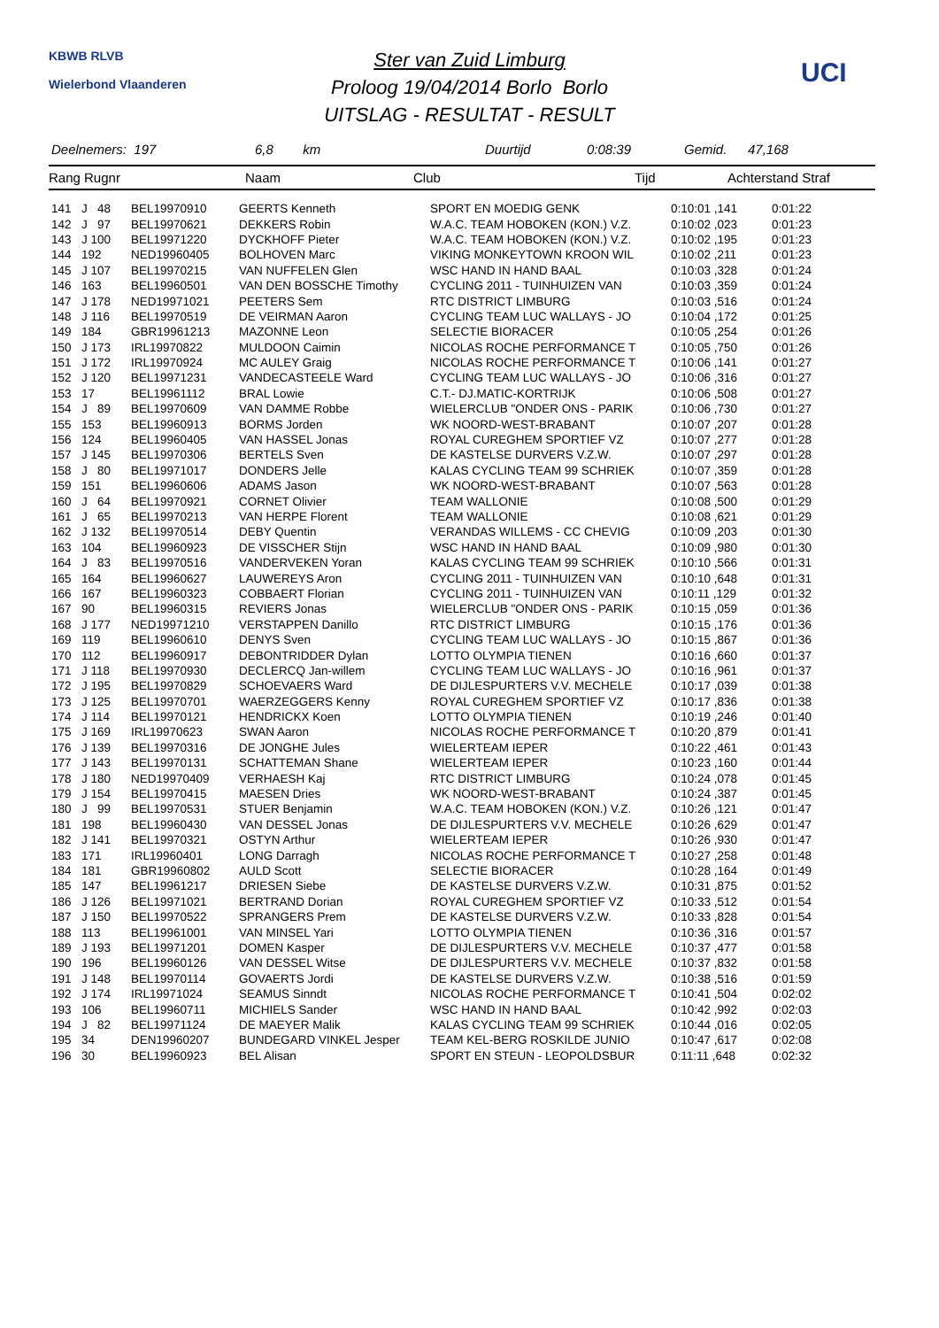KBWB RLVB
Wielerbond Vlaanderen
Ster van Zuid Limburg
Proloog 19/04/2014 Borlo Borlo
UITSLAG - RESULTAT - RESULT
UCI
Deelnemers: 197 6,8 km Duurtijd 0:08:39 Gemid. 47,168
Rang Rugnr Naam Club Tijd Achterstand Straf
| 141 | J 48 | BEL19970910 | GEERTS Kenneth | SPORT EN MOEDIG GENK | 0:10:01 ,141 | 0:01:22 |
| 142 | J 97 | BEL19970621 | DEKKERS Robin | W.A.C. TEAM HOBOKEN (KON.) V.Z. | 0:10:02 ,023 | 0:01:23 |
| 143 | J 100 | BEL19971220 | DYCKHOFF Pieter | W.A.C. TEAM HOBOKEN (KON.) V.Z. | 0:10:02 ,195 | 0:01:23 |
| 144 | 192 | NED19960405 | BOLHOVEN Marc | VIKING MONKEYTOWN KROON WIL | 0:10:02 ,211 | 0:01:23 |
| 145 | J 107 | BEL19970215 | VAN NUFFELEN Glen | WSC HAND IN HAND BAAL | 0:10:03 ,328 | 0:01:24 |
| 146 | 163 | BEL19960501 | VAN DEN BOSSCHE Timothy | CYCLING 2011 - TUINHUIZEN VAN | 0:10:03 ,359 | 0:01:24 |
| 147 | J 178 | NED19971021 | PEETERS Sem | RTC DISTRICT LIMBURG | 0:10:03 ,516 | 0:01:24 |
| 148 | J 116 | BEL19970519 | DE VEIRMAN Aaron | CYCLING TEAM LUC WALLAYS - JO | 0:10:04 ,172 | 0:01:25 |
| 149 | 184 | GBR19961213 | MAZONNE Leon | SELECTIE BIORACER | 0:10:05 ,254 | 0:01:26 |
| 150 | J 173 | IRL19970822 | MULDOON Caimin | NICOLAS ROCHE PERFORMANCE T | 0:10:05 ,750 | 0:01:26 |
| 151 | J 172 | IRL19970924 | MC AULEY Graig | NICOLAS ROCHE PERFORMANCE T | 0:10:06 ,141 | 0:01:27 |
| 152 | J 120 | BEL19971231 | VANDECASTEELE Ward | CYCLING TEAM LUC WALLAYS - JO | 0:10:06 ,316 | 0:01:27 |
| 153 | 17 | BEL19961112 | BRAL Lowie | C.T.- DJ.MATIC-KORTRIJK | 0:10:06 ,508 | 0:01:27 |
| 154 | J 89 | BEL19970609 | VAN DAMME Robbe | WIELERCLUB "ONDER ONS - PARIK | 0:10:06 ,730 | 0:01:27 |
| 155 | 153 | BEL19960913 | BORMS Jorden | WK NOORD-WEST-BRABANT | 0:10:07 ,207 | 0:01:28 |
| 156 | 124 | BEL19960405 | VAN HASSEL Jonas | ROYAL CUREGHEM SPORTIEF VZ | 0:10:07 ,277 | 0:01:28 |
| 157 | J 145 | BEL19970306 | BERTELS Sven | DE KASTELSE DURVERS V.Z.W. | 0:10:07 ,297 | 0:01:28 |
| 158 | J 80 | BEL19971017 | DONDERS Jelle | KALAS CYCLING TEAM 99 SCHRIEK | 0:10:07 ,359 | 0:01:28 |
| 159 | 151 | BEL19960606 | ADAMS Jason | WK NOORD-WEST-BRABANT | 0:10:07 ,563 | 0:01:28 |
| 160 | J 64 | BEL19970921 | CORNET Olivier | TEAM WALLONIE | 0:10:08 ,500 | 0:01:29 |
| 161 | J 65 | BEL19970213 | VAN HERPE Florent | TEAM WALLONIE | 0:10:08 ,621 | 0:01:29 |
| 162 | J 132 | BEL19970514 | DEBY Quentin | VERANDAS WILLEMS - CC CHEVIG | 0:10:09 ,203 | 0:01:30 |
| 163 | 104 | BEL19960923 | DE VISSCHER Stijn | WSC HAND IN HAND BAAL | 0:10:09 ,980 | 0:01:30 |
| 164 | J 83 | BEL19970516 | VANDERVEKEN Yoran | KALAS CYCLING TEAM 99 SCHRIEK | 0:10:10 ,566 | 0:01:31 |
| 165 | 164 | BEL19960627 | LAUWEREYS Aron | CYCLING 2011 - TUINHUIZEN VAN | 0:10:10 ,648 | 0:01:31 |
| 166 | 167 | BEL19960323 | COBBAERT Florian | CYCLING 2011 - TUINHUIZEN VAN | 0:10:11 ,129 | 0:01:32 |
| 167 | 90 | BEL19960315 | REVIERS Jonas | WIELERCLUB "ONDER ONS - PARIK | 0:10:15 ,059 | 0:01:36 |
| 168 | J 177 | NED19971210 | VERSTAPPEN Danillo | RTC DISTRICT LIMBURG | 0:10:15 ,176 | 0:01:36 |
| 169 | 119 | BEL19960610 | DENYS Sven | CYCLING TEAM LUC WALLAYS - JO | 0:10:15 ,867 | 0:01:36 |
| 170 | 112 | BEL19960917 | DEBONTRIDDER Dylan | LOTTO OLYMPIA TIENEN | 0:10:16 ,660 | 0:01:37 |
| 171 | J 118 | BEL19970930 | DECLERCQ Jan-willem | CYCLING TEAM LUC WALLAYS - JO | 0:10:16 ,961 | 0:01:37 |
| 172 | J 195 | BEL19970829 | SCHOEVAERS Ward | DE DIJLESPURTERS V.V. MECHELE | 0:10:17 ,039 | 0:01:38 |
| 173 | J 125 | BEL19970701 | WAERZEGGERS Kenny | ROYAL CUREGHEM SPORTIEF VZ | 0:10:17 ,836 | 0:01:38 |
| 174 | J 114 | BEL19970121 | HENDRICKX Koen | LOTTO OLYMPIA TIENEN | 0:10:19 ,246 | 0:01:40 |
| 175 | J 169 | IRL19970623 | SWAN Aaron | NICOLAS ROCHE PERFORMANCE T | 0:10:20 ,879 | 0:01:41 |
| 176 | J 139 | BEL19970316 | DE JONGHE Jules | WIELERTEAM IEPER | 0:10:22 ,461 | 0:01:43 |
| 177 | J 143 | BEL19970131 | SCHATTEMAN Shane | WIELERTEAM IEPER | 0:10:23 ,160 | 0:01:44 |
| 178 | J 180 | NED19970409 | VERHAESH Kaj | RTC DISTRICT LIMBURG | 0:10:24 ,078 | 0:01:45 |
| 179 | J 154 | BEL19970415 | MAESEN Dries | WK NOORD-WEST-BRABANT | 0:10:24 ,387 | 0:01:45 |
| 180 | J 99 | BEL19970531 | STUER Benjamin | W.A.C. TEAM HOBOKEN (KON.) V.Z. | 0:10:26 ,121 | 0:01:47 |
| 181 | 198 | BEL19960430 | VAN DESSEL Jonas | DE DIJLESPURTERS V.V. MECHELE | 0:10:26 ,629 | 0:01:47 |
| 182 | J 141 | BEL19970321 | OSTYN Arthur | WIELERTEAM IEPER | 0:10:26 ,930 | 0:01:47 |
| 183 | 171 | IRL19960401 | LONG Darragh | NICOLAS ROCHE PERFORMANCE T | 0:10:27 ,258 | 0:01:48 |
| 184 | 181 | GBR19960802 | AULD Scott | SELECTIE BIORACER | 0:10:28 ,164 | 0:01:49 |
| 185 | 147 | BEL19961217 | DRIESEN Siebe | DE KASTELSE DURVERS V.Z.W. | 0:10:31 ,875 | 0:01:52 |
| 186 | J 126 | BEL19971021 | BERTRAND Dorian | ROYAL CUREGHEM SPORTIEF VZ | 0:10:33 ,512 | 0:01:54 |
| 187 | J 150 | BEL19970522 | SPRANGERS Prem | DE KASTELSE DURVERS V.Z.W. | 0:10:33 ,828 | 0:01:54 |
| 188 | 113 | BEL19961001 | VAN MINSEL Yari | LOTTO OLYMPIA TIENEN | 0:10:36 ,316 | 0:01:57 |
| 189 | J 193 | BEL19971201 | DOMEN Kasper | DE DIJLESPURTERS V.V. MECHELE | 0:10:37 ,477 | 0:01:58 |
| 190 | 196 | BEL19960126 | VAN DESSEL Witse | DE DIJLESPURTERS V.V. MECHELE | 0:10:37 ,832 | 0:01:58 |
| 191 | J 148 | BEL19970114 | GOVAERTS Jordi | DE KASTELSE DURVERS V.Z.W. | 0:10:38 ,516 | 0:01:59 |
| 192 | J 174 | IRL19971024 | SEAMUS Sinndt | NICOLAS ROCHE PERFORMANCE T | 0:10:41 ,504 | 0:02:02 |
| 193 | 106 | BEL19960711 | MICHIELS Sander | WSC HAND IN HAND BAAL | 0:10:42 ,992 | 0:02:03 |
| 194 | J 82 | BEL19971124 | DE MAEYER Malik | KALAS CYCLING TEAM 99 SCHRIEK | 0:10:44 ,016 | 0:02:05 |
| 195 | 34 | DEN19960207 | BUNDEGARD VINKEL Jesper | TEAM KEL-BERG ROSKILDE JUNIO | 0:10:47 ,617 | 0:02:08 |
| 196 | 30 | BEL19960923 | BEL Alisan | SPORT EN STEUN - LEOPOLDSBUR | 0:11:11 ,648 | 0:02:32 |